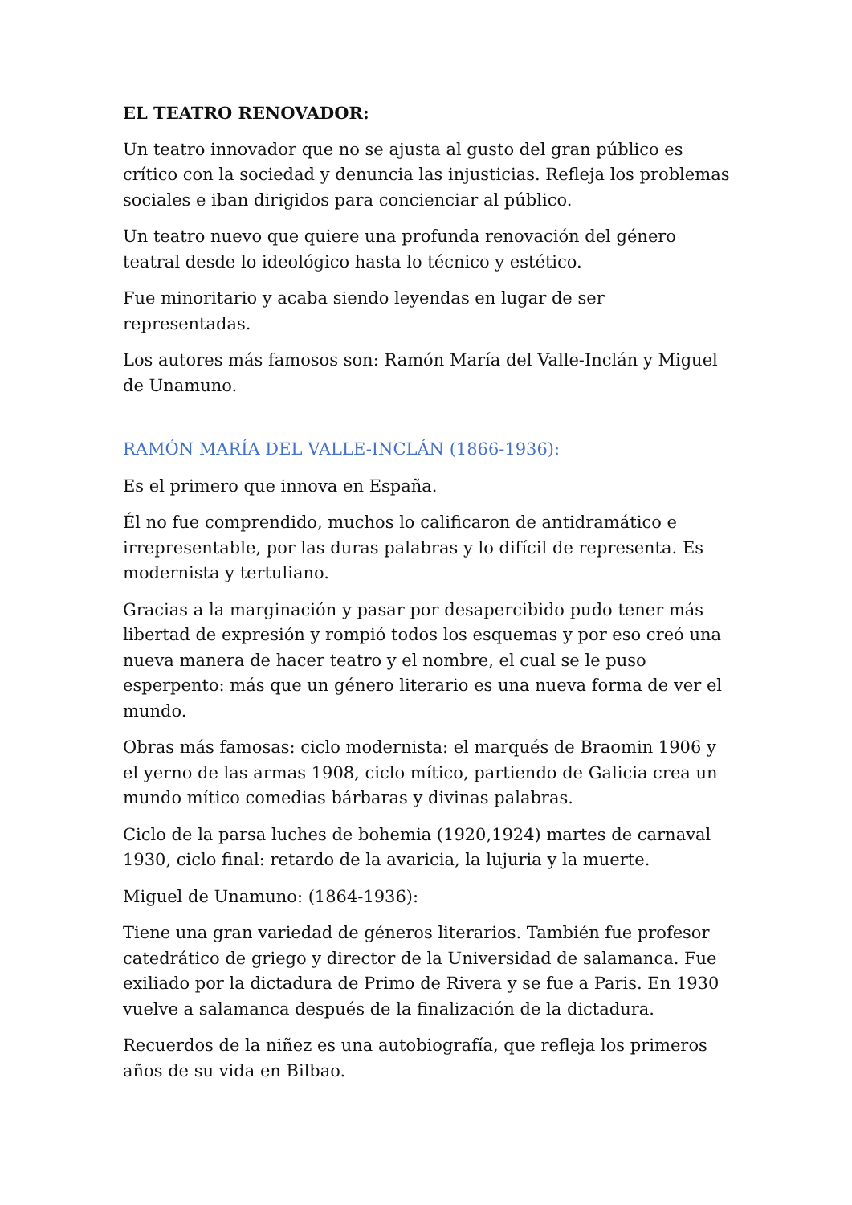EL TEATRO RENOVADOR:
Un teatro innovador que no se ajusta al gusto del gran público es crítico con la sociedad y denuncia las injusticias. Refleja los problemas sociales e iban dirigidos para concienciar al público.
Un teatro nuevo que quiere una profunda renovación del género teatral desde lo ideológico hasta lo técnico y estético.
Fue minoritario y acaba siendo leyendas en lugar de ser representadas.
Los autores más famosos son: Ramón María del Valle-Inclán y Miguel de Unamuno.
RAMÓN MARÍA DEL VALLE-INCLÁN (1866-1936):
Es el primero que innova en España.
Él no fue comprendido, muchos lo calificaron de antidramático e irrepresentable, por las duras palabras y lo difícil de representa. Es modernista y tertuliano.
Gracias a la marginación y pasar por desapercibido pudo tener más libertad de expresión y rompió todos los esquemas y por eso creó una nueva manera de hacer teatro y el nombre, el cual se le puso esperpento: más que un género literario es una nueva forma de ver el mundo.
Obras más famosas: ciclo modernista: el marqués de Braomin 1906 y el yerno de las armas 1908, ciclo mítico, partiendo de Galicia crea un mundo mítico comedias bárbaras y divinas palabras.
Ciclo de la parsa luches de bohemia (1920,1924) martes de carnaval 1930, ciclo final: retardo de la avaricia, la lujuria y la muerte.
Miguel de Unamuno: (1864-1936):
Tiene una gran variedad de géneros literarios. También fue profesor catedrático de griego y director de la Universidad de salamanca. Fue exiliado por la dictadura de Primo de Rivera y se fue a Paris. En 1930 vuelve a salamanca después de la finalización de la dictadura.
Recuerdos de la niñez es una autobiografía, que refleja los primeros años de su vida en Bilbao.